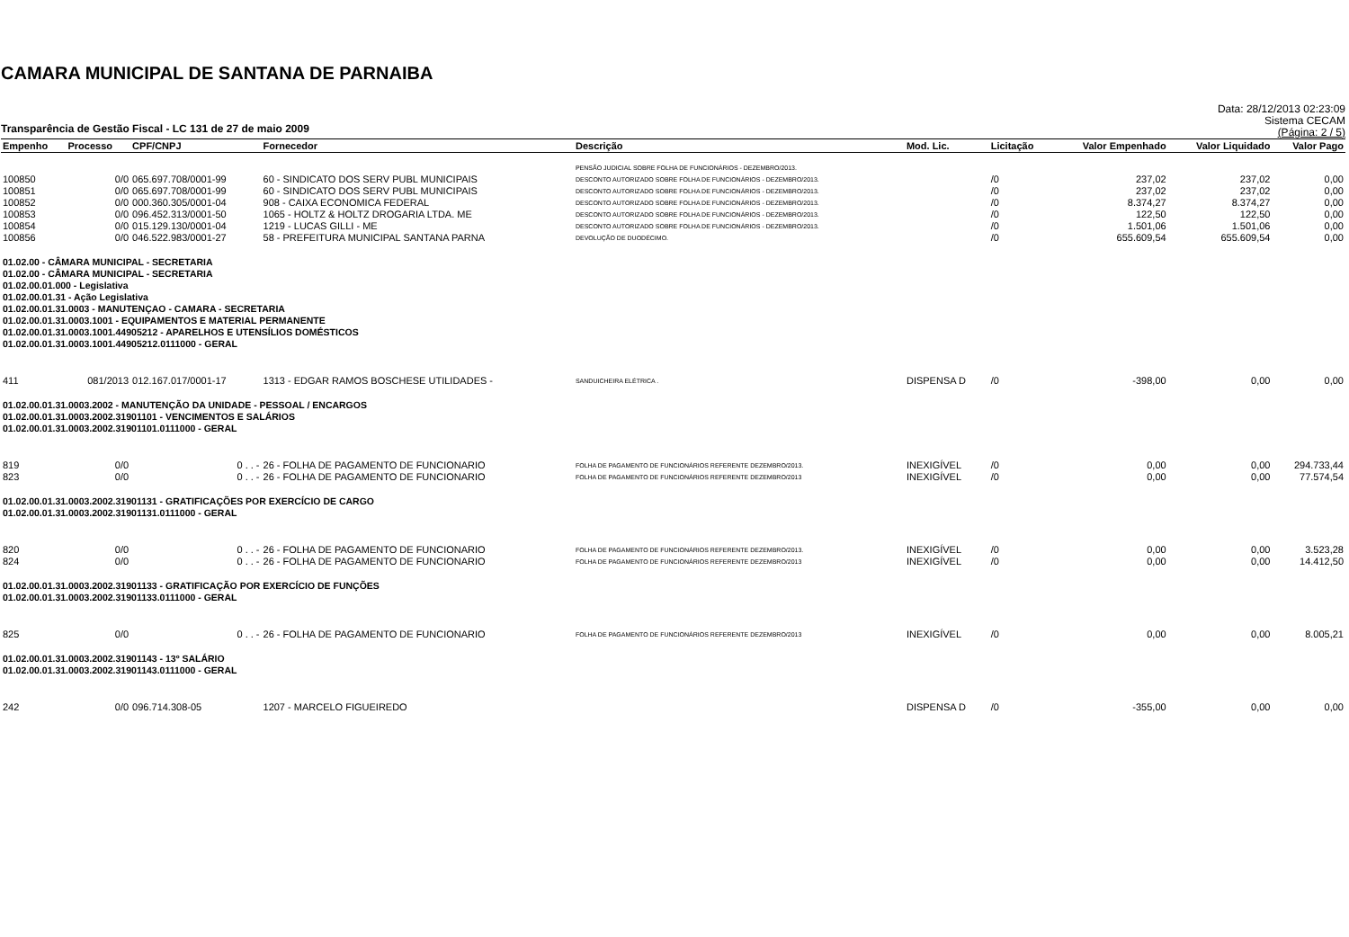CAMARA MUNICIPAL DE SANTANA DE PARNAIBA
Transparência de Gestão Fiscal - LC 131 de 27 de maio 2009
Data: 28/12/2013 02:23:09
Sistema CECAM
(Página: 2 / 5)
| Empenho | Processo | CPF/CNPJ | Fornecedor | Descrição | Mod. Lic. | Licitação | Valor Empenhado | Valor Liquidado | Valor Pago |
| --- | --- | --- | --- | --- | --- | --- | --- | --- | --- |
| | | | | PENSÃO JUDICIAL SOBRE FOLHA DE FUNCIONÁRIOS - DEZEMBRO/2013. | | | | | |
| 100850 | 0/0 | 065.697.708/0001-99 | 60 - SINDICATO DOS SERV PUBL MUNICIPAIS | DESCONTO AUTORIZADO SOBRE FOLHA DE FUNCIONÁRIOS - DEZEMBRO/2013. | | /0 | 237,02 | 237,02 | 0,00 |
| 100851 | 0/0 | 065.697.708/0001-99 | 60 - SINDICATO DOS SERV PUBL MUNICIPAIS | DESCONTO AUTORIZADO SOBRE FOLHA DE FUNCIONÁRIOS - DEZEMBRO/2013. | | /0 | 237,02 | 237,02 | 0,00 |
| 100852 | 0/0 | 000.360.305/0001-04 | 908 - CAIXA ECONOMICA FEDERAL | DESCONTO AUTORIZADO SOBRE FOLHA DE FUNCIONÁRIOS - DEZEMBRO/2013. | | /0 | 8.374,27 | 8.374,27 | 0,00 |
| 100853 | 0/0 | 096.452.313/0001-50 | 1065 - HOLTZ & HOLTZ DROGARIA LTDA. ME | DESCONTO AUTORIZADO SOBRE FOLHA DE FUNCIONÁRIOS - DEZEMBRO/2013. | | /0 | 122,50 | 122,50 | 0,00 |
| 100854 | 0/0 | 015.129.130/0001-04 | 1219 - LUCAS GILLI - ME | DESCONTO AUTORIZADO SOBRE FOLHA DE FUNCIONÁRIOS - DEZEMBRO/2013. | | /0 | 1.501,06 | 1.501,06 | 0,00 |
| 100856 | 0/0 | 046.522.983/0001-27 | 58 - PREFEITURA MUNICIPAL SANTANA PARNA | DEVOLUÇÃO DE DUODÉCIMO. | | /0 | 655.609,54 | 655.609,54 | 0,00 |
| 01.02.00 - CÂMARA MUNICIPAL - SECRETARIA 01.02.00 - CÂMARA MUNICIPAL - SECRETARIA 01.02.00.01.000 - Legislativa 01.02.00.01.31 - Ação Legislativa 01.02.00.01.31.0003 - MANUTENÇAO - CAMARA - SECRETARIA 01.02.00.01.31.0003.1001 - EQUIPAMENTOS E MATERIAL PERMANENTE 01.02.00.01.31.0003.1001.44905212 - APARELHOS E UTENSÍLIOS DOMÉSTICOS 01.02.00.01.31.0003.1001.44905212.0111000 - GERAL | | | | | | | | | |
| 411 | 081/2013 | 012.167.017/0001-17 | 1313 - EDGAR RAMOS BOSCHESE UTILIDADES - | SANDUICHEIRA ELÉTRICA . | DISPENSA D | /0 | -398,00 | 0,00 | 0,00 |
| 01.02.00.01.31.0003.2002 - MANUTENÇÃO DA UNIDADE - PESSOAL / ENCARGOS 01.02.00.01.31.0003.2002.31901101 - VENCIMENTOS E SALÁRIOS 01.02.00.01.31.0003.2002.31901101.0111000 - GERAL | | | | | | | | | |
| 819 | 0/0 | 0 . . - | 26 - FOLHA DE PAGAMENTO DE FUNCIONARIO | FOLHA DE PAGAMENTO DE FUNCIONÁRIOS REFERENTE DEZEMBRO/2013. | INEXIGÍVEL | /0 | 0,00 | 0,00 | 294.733,44 |
| 823 | 0/0 | 0 . . - | 26 - FOLHA DE PAGAMENTO DE FUNCIONARIO | FOLHA DE PAGAMENTO DE FUNCIONÁRIOS REFERENTE DEZEMBRO/2013 | INEXIGÍVEL | /0 | 0,00 | 0,00 | 77.574,54 |
| 01.02.00.01.31.0003.2002.31901131 - GRATIFICAÇÕES POR EXERCÍCIO DE CARGO 01.02.00.01.31.0003.2002.31901131.0111000 - GERAL | | | | | | | | | |
| 820 | 0/0 | 0 . . - | 26 - FOLHA DE PAGAMENTO DE FUNCIONARIO | FOLHA DE PAGAMENTO DE FUNCIONÁRIOS REFERENTE DEZEMBRO/2013. | INEXIGÍVEL | /0 | 0,00 | 0,00 | 3.523,28 |
| 824 | 0/0 | 0 . . - | 26 - FOLHA DE PAGAMENTO DE FUNCIONARIO | FOLHA DE PAGAMENTO DE FUNCIONÁRIOS REFERENTE DEZEMBRO/2013 | INEXIGÍVEL | /0 | 0,00 | 0,00 | 14.412,50 |
| 01.02.00.01.31.0003.2002.31901133 - GRATIFICAÇÃO POR EXERCÍCIO DE FUNÇÕES 01.02.00.01.31.0003.2002.31901133.0111000 - GERAL | | | | | | | | | |
| 825 | 0/0 | 0 . . - | 26 - FOLHA DE PAGAMENTO DE FUNCIONARIO | FOLHA DE PAGAMENTO DE FUNCIONÁRIOS REFERENTE DEZEMBRO/2013 | INEXIGÍVEL | /0 | 0,00 | 0,00 | 8.005,21 |
| 01.02.00.01.31.0003.2002.31901143 - 13º SALÁRIO 01.02.00.01.31.0003.2002.31901143.0111000 - GERAL | | | | | | | | | |
| 242 | 0/0 | 096.714.308-05 | 1207 - MARCELO FIGUEIREDO | | DISPENSA D | /0 | -355,00 | 0,00 | 0,00 |